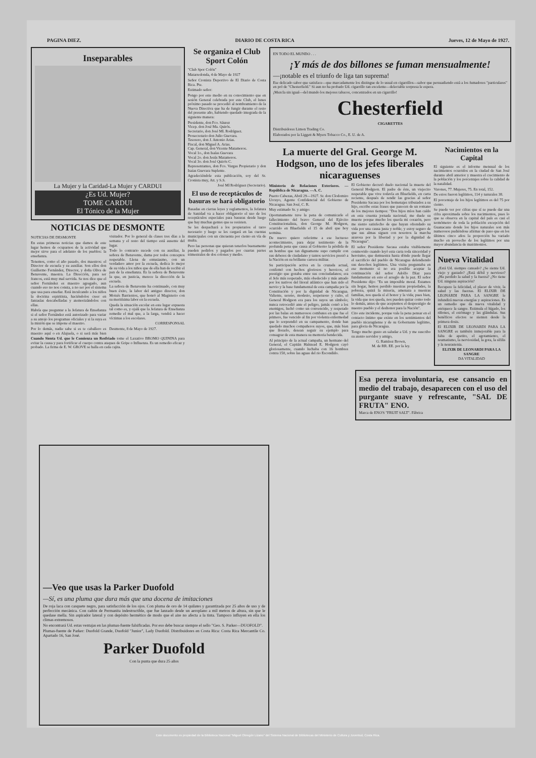PAGINA DIEZ. DIARIO DE COSTA RICA Jueves, 12 de Mayo de 1927.
Inseparables
La Mujer y la Caridad-La Mujer y CARDUI
¿Es Ud. Mujer?
TOME CARDUI
El Tónico de la Mujer
NOTICIAS DE DESMONTE
NOTICIAS DE DESMONTE
En estas primeras noticias que damos de este lugar hemos de ocuparnos de la actividad que mejor sirve para el adelanto de los pueblos: la enseñanza.
Tenemos, como el año pasado, dos maestros: el Director de escuela y su auxiliar. Son ellos don Guillermo Fernández, Director, y doña Oliva de Benavente, maestra. La Dirección, para ser francos, está muy mal servida. Se nos dice que el señor Fernández es maestro agregado, aun cuando eso no nos consta, a no ser por el sistema que usa para enseñar. Está inculcando a los niños la doctrina espiritista, haciéndolos creer en fantasías descabelladas y atemorizándolos con ellas.
Habría que preguntar a la Jefatura de Enseñanza si el señor Fernández está autorizado para variar a su antojo los programas oficiales y si la suya es la misión que se impone el maestro.
Por lo demás, nadie sabe si es te caballero es maestro aquí o en Alajuela, o si será más bien visitador. Por lo general da clases tres días a la semana y el resto del tiempo está ausente del lugar.
Todo lo contrario sucede con su auxiliar, la señora de Benavente, dama por todos conceptos respetable. Llena de entusiasmo, con un verdadero amor por la escuela, dedica lo mejor de su vida a los niños que de ella han de recibir el pan de la enseñanza. Es la señora de Benavente la que, en justicia, merece la dirección de la escuela.
La señora de Benavente ha continuado, con muy buen éxito, la labor del antiguo director, don Moisés Barrientos, que honró al Magisterio con su meritísima labor en la escuela.
Queda la situación escolar en este lugar expuesta tal como es, y ojalá que la Jefatura de Enseñanza remedie el mal que, a la larga, vendrá a hacer víctimas a los escolares.
CORRESPONSAL
Desmonte, 8 de Mayo de 1927.
Cuando Sienta Ud. que le Comienza un Resfriado tome el Laxativo BROMO QUININA para evitar la causa y para fortificar el cuerpo contra ataques de Gripe o Influenza. Es un remedio eficaz y probado. La firma de E. W. GROVE se halla en cada cajita.
Se organiza el Club Sport Colón
"Club Spor Colón"
Matarredonda, 4 de Mayo de 1927
Señor Cronista Deportivo de El Diario de Costa Rica. Pte.
Estimado señor:
Pongo por este medio en su conocimiento que en sesión General celebrada por este Club, el lunes próximo pasado se procedió al nombramiento de la Nueva Directiva que ha de fungir durante el resto del presente año, habiendo quedado integrada de la siguiente manera:
Presidente, don Fco. Sáurez
Vicep. don José Ma. Quirós.
Secretario, don José Ml. Rodríguez.
Prosecretario don Julio Guevara.
Tesorero, don J. Antonio Arias.
Fiscal, don Miguel A. Arias.
Cap. General, don Vicente Matamoros.
Vocal 1o., don Isaías Guevara
Vocal 2o. don Jesús Matamoros.
Vocal 3o. don José Quirós C.
Representantes, don Fco. Vargas Propietario y don Isaias Guevara Suplente.
Agradeciéndole esta publicación, soy del Sr. Cronista muy, Att. y S.S.
José Ml Rodríguez (Secretario).
El uso de receptáculos de basuras se hará obligatorio
Basadas en ciertas leyes y reglamentos, la Jefatura de Sanidad va a hacer obligatorio el uso de los receptáculos especiales para basuras desde luego que hay muchas gentes que se resisten.
Se les despachará a los propietarios el tarro necesario y luego se les cargará en las cuentas municipales con un cincuenta por ciento en vía de multa.
Pero las personas que quieran tenerlos buenamente pueden pedirlos y pagarlos por cuartas partes trimestrales de dos colones y medio.
EN TODO EL MUNDO . . .
¡Y más de dos billones se fuman mensualmente!
—¡notable es el triunfo de liga tan suprema!
Ese delicado sabor que satisface—que marcadamente los distingue de lo usual en cigarrillos—sabor que persuadiendo está a los fumadores "particulares" en pró de "Chesterfield." Si aun no ha probado Ud. cigarrillo tan excelente—delectable sorpresa le espera.
¡Mezcla sin igual—del mundo los mejores tabacos, concentrados en un cigarrillo!
Chesterfield
CIGARETTES
Distribuidores Limon Trading Co.
Elaborados por la Liggett & Myers Tobacco Co., E. U. de A.
La muerte del Gral. George M. Hodgson, uno de los jefes liberales nicaraguenses
Ministerio de Relaciones Exteriores. — República de Nicaragua. —A. C.
Puerto Cabezas, Abril 29—1927. Sr. don Clodomiro Urcuyo, Agente Confidencial del Gobierno de Nicaragua. San José, C. R.
Muy estimado Sr. y amigo:
Oportunamente tuve la pena de comunicarle el fallecimiento del bravo General del Ejército Constitucionalista, don George M. Hodgson, ocurrido en Bluefields el 15 de abril que hoy termina.
De nuevo quiero referirme a ese luctuoso acontecimiento, para dejar testimonio de la profunda pena que causa al Gobierno la pérdida de un hombre que tan dignamente supo cumplir con sus deberes de ciudadano y tantos servicios prestó a la Nación en su brillante carrera militar.
Su participación activa en la cruzada actual, confirmó con hechos gloriosos y heroicos, el prestigio que gozaba entre sus conciudadanos; era el Jefe más respetado, más obedecido y más amado por los nativos del litoral atlántico que han sido el nervio y la base fundamental de esta campaña por la Constitución y por la dignidad de Nicaragua. Valiente, sereno, modesto, respetuoso y culto, el General Hodgson era para los suyos un símbolo; nunca retrocedió ante el peligro, jamás contó a los enemigos, luchó como un convencido, y respetado por las balas en numerosos combates en que fue el primero, fue vencido al fin por violenta enfermedad que lo sorprendió en su campamento, donde han quedado muchos compañeros suyos, que, más bien que llorarlo, desean seguir su ejemplo para consagrar de esta manera su memoria bendecida.
Al principio de la actual campaña, un hermano del General, el Capitán Halstead E. Hodgson cayó gloriosamente, cuando luchaba con 16 hombres contra 150, sobre las aguas del rio Escondido.
El Gobierno decretó duelo nacional la muerte del General Hodgson. El padre de éste, un viejecito respetable que vive todavía en Bluefields, en carta reciente, después de rendir las gracias al señor Presidente Sacasa por los homenajes tributados a su hijo, escribe estas frases que parecen de un romano de los mejores tiempos: "Dos hijos míos han caído en esta cruenta jornada nacional; me duele su muerte porque mucho los quería mi corazón, pero me siento satisfecho de que hayan ofrendado su vida por una causa justa y noble; y estoy seguro de que sus almas siguen con nosotros la marcha azarosa por la libertad y por la dignidad de Nicaragua".
El señor Presidente Sacasa estaba visiblemente conmovido cuando leyó esta carta toda sinceridad y heroismo, que demuestra hasta dónde puede llegar el sacrificio del pueblo de Nicaragua defendiendo sus derechos legítimos. Una visita preguntaba en ese momento si no era posible aceptar la continuación del señor Adolfo Díaz para fundamentar en esto el arreglo de la paz. El señor Presidente dijo: "Es un imposible moral. Estamos sin hogar, hemos perdido nuestras propiedades, la pobreza, quizá la miseria, amenaza a nuestras familias, nos queda sí el honor y la vida; pues bien, la vida que nos queda, nos pueden quitar como todo lo demás, antes de que aceptemos el desprestigio de nuestro pueblo y el deshonor para la Nación".
Cito este incidente, porque vale la pena pensar en el contacto íntimo que existe en los sentimientos del pueblo nicaragüense y de su Gobernante legítimo, para gloria de Nicaragua.
Tengo mucho gusto en saludar a Ud. y me suscribo su atento servidor y amigo,
G. Ramírez Brown,
M. de RR. EE. por la ley.
Nacimientos en la Capital
El siguiente es el informe mensual de los nacimientos ocurridos en la ciudad de San José durante abril anterior y muestra el crecimiento de la población y los porcentajes sobre la calidad de la natalidad.
Varones, 77. Mujeres, 75. En total, 152.
De estos fueron legítimos, 114 y naturales 38.
El porcentaje de los hijos legítimos es del 75 por ciento.
Se puede ver por cifras que sí se puede dar una cifra aproximada sobre los nacimientos, pues lo que se observa en la capital del país es casi el termómetro de toda la población excepción del Guanacaste donde los hijos naturales son más numerosos pudiéndose afirmar de paso que en los últimos cinco años la proporción ha variado mucho en provecho de los legítimos por una mayor abundancia de matrimonios.
Nueva Vitalidad
¿Está Ud. siempre cansado? ¿Se siente Ud. viejo y gastado? ¿Está débil y nervioso? ¿Ha perdido la salud y la fuerza? ¿No tiene Ud. ninguna aspiración?
Recupere la felicidad, el placer de vivir, la salud y las fuerzas. El ELIXIR DE LEONARDI PARA LA SANGRE le infundirá nuevas energías y aspiraciones. Es un remedio que da nueva vitalidad y enriquece la sangre. Estimula el hígado, los riñones, el estómago y las glándulas. Sus benéficos efectos se sienten desde la primera dosis.
El ELIXIR DE LEONARDI PARA LA SANGRE es también inmejorable para la falta de apetito, el agotamiento, el reumatismo, la nerviosidad, la gota, la sífilis y la neurastenia.
ELIXIR DE LEONARDI PARA LA SANGRE
DA VITALIDAD
Esa pereza involuntaria, ese cansancio en medio del trabajo, desaparecen con el uso del purgante suave y refrescante, "SAL DE FRUTA" ENO.
Marca de ENO'S "FRUIT SALT". Fábrica
—Veo que usas la Parker Duofold
—Sí, es una pluma que dura más que una docena de imitaciones
De roja laca con casquete negro, para satisfacción de los ojos. Con pluma de oro de 14 quilates y garantizada por 25 años de uso y de perfección mecánica. Con cañón de Permanita indestructible, que fue lanzado desde un aeroplano a mil metros de altura, sin que le quedase mella. Sin aspirador lateral y con depósito hermético de modo que el aire no afecta a la tinta. Tampoco influyen en ella los climas extremosos.
No encontrará Ud. estas ventajas en las plumas-fuente falsificadas. Por eso debe buscar siempre el sello "Geo. S. Parker—DUOFOLD".
Plumas-fuente de Parker: Duofold Grande, Duofold "Junior", Lady Duofold. Distribuidores en Costa Rica: Costa Rica Mercantile Co. Apartado 16, San José.
Parker Duofold
Con la punta que dura 25 años
Este documento es propiedad de la Biblioteca Nacional "Miguel Obregón Lizano" del Sistema Nacional de Bibliotecas del Ministerio de Cultura y Juventud, Costa Rica.